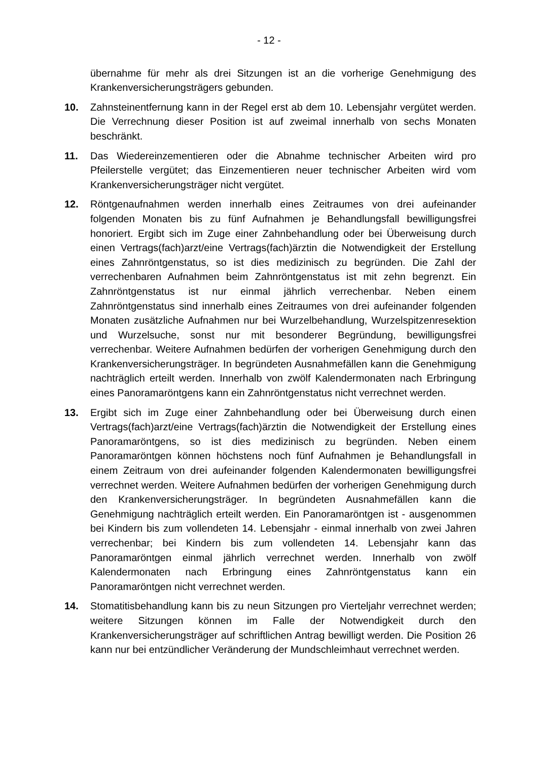- 12 -
übernahme für mehr als drei Sitzungen ist an die vorherige Genehmigung des Krankenversicherungsträgers gebunden.
10. Zahnsteinentfernung kann in der Regel erst ab dem 10. Lebensjahr vergütet werden. Die Verrechnung dieser Position ist auf zweimal innerhalb von sechs Monaten beschränkt.
11. Das Wiedereinzementieren oder die Abnahme technischer Arbeiten wird pro Pfeilerstelle vergütet; das Einzementieren neuer technischer Arbeiten wird vom Krankenversicherungsträger nicht vergütet.
12. Röntgenaufnahmen werden innerhalb eines Zeitraumes von drei aufeinander folgenden Monaten bis zu fünf Aufnahmen je Behandlungsfall bewilligungsfrei honoriert. Ergibt sich im Zuge einer Zahnbehandlung oder bei Überweisung durch einen Vertrags(fach)arzt/eine Vertrags(fach)ärztin die Notwendigkeit der Erstellung eines Zahnröntgenstatus, so ist dies medizinisch zu begründen. Die Zahl der verrechenbaren Aufnahmen beim Zahnröntgenstatus ist mit zehn begrenzt. Ein Zahnröntgenstatus ist nur einmal jährlich verrechenbar. Neben einem Zahnröntgenstatus sind innerhalb eines Zeitraumes von drei aufeinander folgenden Monaten zusätzliche Aufnahmen nur bei Wurzelbehandlung, Wurzelspitzenresektion und Wurzelsuche, sonst nur mit besonderer Begründung, bewilligungsfrei verrechenbar. Weitere Aufnahmen bedürfen der vorherigen Genehmigung durch den Krankenversicherungsträger. In begründeten Ausnahmefällen kann die Genehmigung nachträglich erteilt werden. Innerhalb von zwölf Kalendermonaten nach Erbringung eines Panoramaröntgens kann ein Zahnröntgenstatus nicht verrechnet werden.
13. Ergibt sich im Zuge einer Zahnbehandlung oder bei Überweisung durch einen Vertrags(fach)arzt/eine Vertrags(fach)ärztin die Notwendigkeit der Erstellung eines Panoramaröntgens, so ist dies medizinisch zu begründen. Neben einem Panoramaröntgen können höchstens noch fünf Aufnahmen je Behandlungsfall in einem Zeitraum von drei aufeinander folgenden Kalendermonaten bewilligungsfrei verrechnet werden. Weitere Aufnahmen bedürfen der vorherigen Genehmigung durch den Krankenversicherungsträger. In begründeten Ausnahmefällen kann die Genehmigung nachträglich erteilt werden. Ein Panoramaröntgen ist - ausgenommen bei Kindern bis zum vollendeten 14. Lebensjahr - einmal innerhalb von zwei Jahren verrechenbar; bei Kindern bis zum vollendeten 14. Lebensjahr kann das Panoramaröntgen einmal jährlich verrechnet werden. Innerhalb von zwölf Kalendermonaten nach Erbringung eines Zahnröntgenstatus kann ein Panoramaröntgen nicht verrechnet werden.
14. Stomatitisbehandlung kann bis zu neun Sitzungen pro Vierteljahr verrechnet werden; weitere Sitzungen können im Falle der Notwendigkeit durch den Krankenversicherungsträger auf schriftlichen Antrag bewilligt werden. Die Position 26 kann nur bei entzündlicher Veränderung der Mundschleimhaut verrechnet werden.